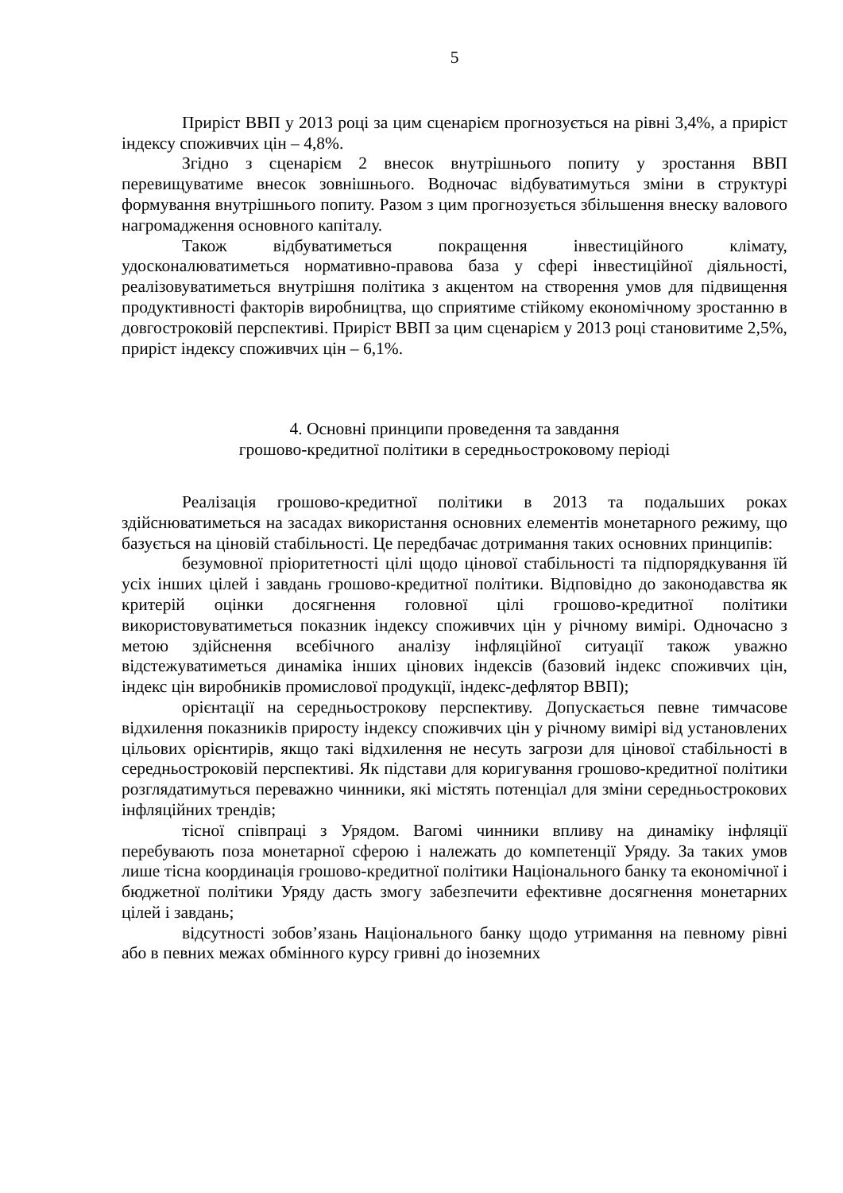5
Приріст ВВП у 2013 році за цим сценарієм прогнозується на рівні 3,4%, а приріст індексу споживчих цін – 4,8%.
Згідно з сценарієм 2 внесок внутрішнього попиту у зростання ВВП перевищуватиме внесок зовнішнього. Водночас відбуватимуться зміни в структурі формування внутрішнього попиту. Разом з цим прогнозується збільшення внеску валового нагромадження основного капіталу.
Також відбуватиметься покращення інвестиційного клімату, удосконалюватиметься нормативно-правова база у сфері інвестиційної діяльності, реалізовуватиметься внутрішня політика з акцентом на створення умов для підвищення продуктивності факторів виробництва, що сприятиме стійкому економічному зростанню в довгостроковій перспективі. Приріст ВВП за цим сценарієм у 2013 році становитиме 2,5%, приріст індексу споживчих цін – 6,1%.
4. Основні принципи проведення та завдання
грошово-кредитної політики в середньостроковому періоді
Реалізація грошово-кредитної політики в 2013 та подальших роках здійснюватиметься на засадах використання основних елементів монетарного режиму, що базується на ціновій стабільності. Це передбачає дотримання таких основних принципів:
безумовної пріоритетності цілі щодо цінової стабільності та підпорядкування їй усіх інших цілей і завдань грошово-кредитної політики. Відповідно до законодавства як критерій оцінки досягнення головної цілі грошово-кредитної політики використовуватиметься показник індексу споживчих цін у річному вимірі. Одночасно з метою здійснення всебічного аналізу інфляційної ситуації також уважно відстежуватиметься динаміка інших цінових індексів (базовий індекс споживчих цін, індекс цін виробників промислової продукції, індекс-дефлятор ВВП);
орієнтації на середньострокову перспективу. Допускається певне тимчасове відхилення показників приросту індексу споживчих цін у річному вимірі від установлених цільових орієнтирів, якщо такі відхилення не несуть загрози для цінової стабільності в середньостроковій перспективі. Як підстави для коригування грошово-кредитної політики розглядатимуться переважно чинники, які містять потенціал для зміни середньострокових інфляційних трендів;
тісної співпраці з Урядом. Вагомі чинники впливу на динаміку інфляції перебувають поза монетарної сферою і належать до компетенції Уряду. За таких умов лише тісна координація грошово-кредитної політики Національного банку та економічної і бюджетної політики Уряду дасть змогу забезпечити ефективне досягнення монетарних цілей і завдань;
відсутності зобов’язань Національного банку щодо утримання на певному рівні або в певних межах обмінного курсу гривні до іноземних